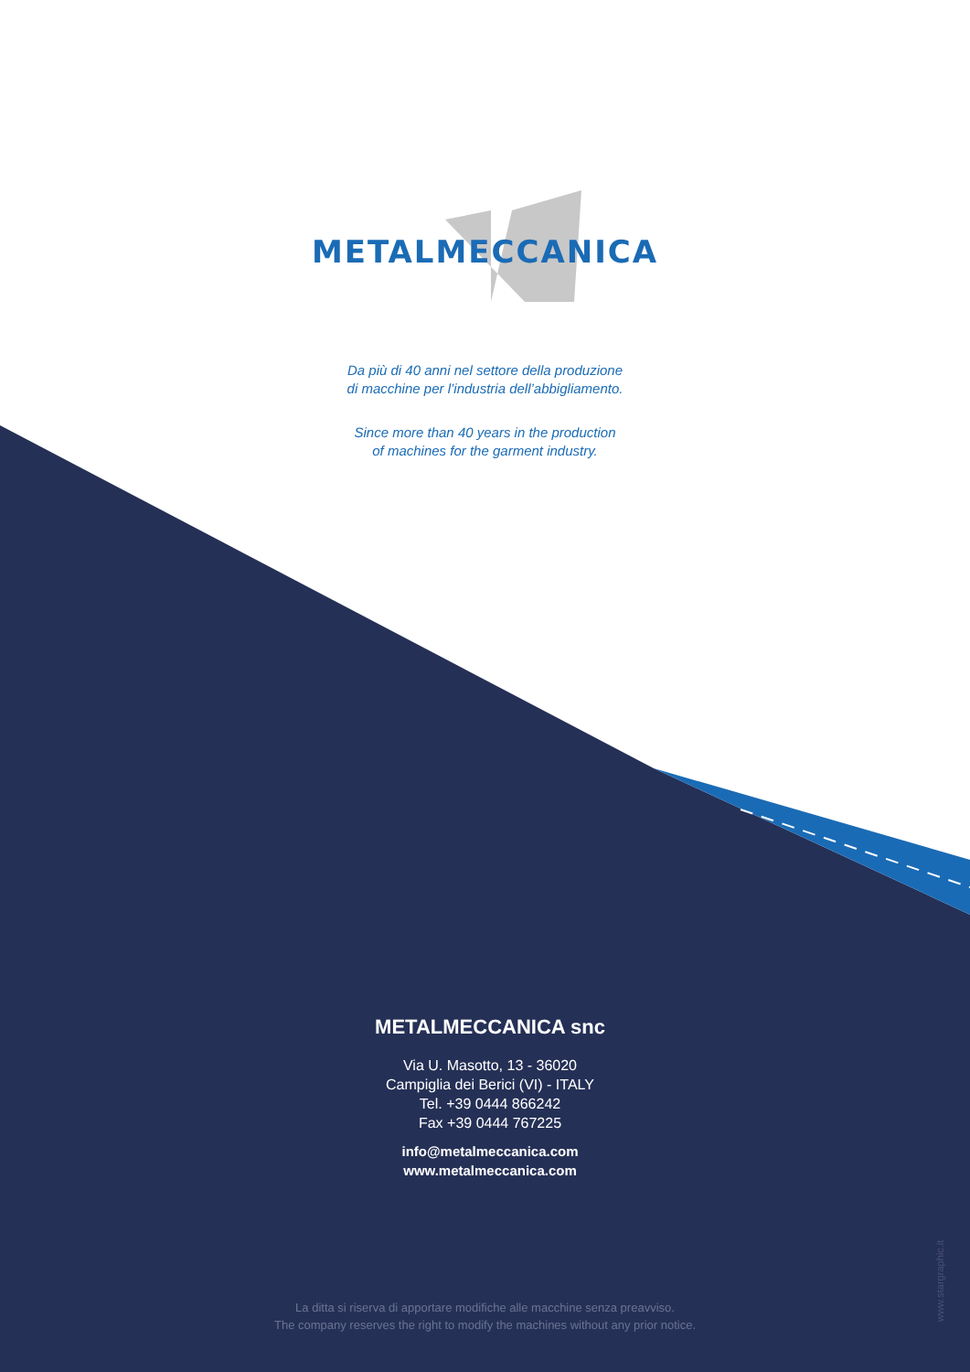METALMECCANICA
Da più di 40 anni nel settore della produzione
di macchine per l’industria dell’abbigliamento.
Since more than 40 years in the production
of machines for the garment industry.
METALMECCANICA snc
Via U. Masotto, 13 - 36020
Campiglia dei Berici (VI) - ITALY
Tel. +39 0444 866242
Fax +39 0444 767225
info@metalmeccanica.com
www.metalmeccanica.com
La ditta si riserva di apportare modifiche alle macchine senza preavviso.
The company reserves the right to modify the machines without any prior notice.
www.stargraphic.it